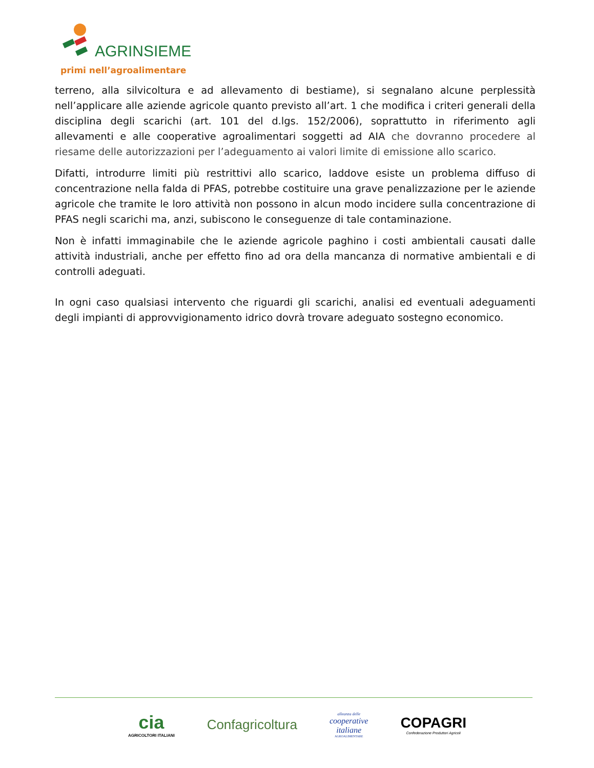AGRINSIEME
primi nell’agroalimentare
terreno, alla silvicoltura e ad allevamento di bestiame), si segnalano alcune perplessità nell’applicare alle aziende agricole quanto previsto all’art. 1 che modifica i criteri generali della disciplina degli scarichi (art. 101 del d.lgs. 152/2006), soprattutto in riferimento agli allevamenti e alle cooperative agroalimentari soggetti ad AIA che dovranno procedere al riesame delle autorizzazioni per l’adeguamento ai valori limite di emissione allo scarico.
Difatti, introdurre limiti più restrittivi allo scarico, laddove esiste un problema diffuso di concentrazione nella falda di PFAS, potrebbe costituire una grave penalizzazione per le aziende agricole che tramite le loro attività non possono in alcun modo incidere sulla concentrazione di PFAS negli scarichi ma, anzi, subiscono le conseguenze di tale contaminazione.
Non è infatti immaginabile che le aziende agricole paghino i costi ambientali causati dalle attività industriali, anche per effetto fino ad ora della mancanza di normative ambientali e di controlli adeguati.
In ogni caso qualsiasi intervento che riguardi gli scarichi, analisi ed eventuali adeguamenti degli impianti di approvvigionamento idrico dovrà trovare adeguato sostegno economico.
cia
AGRICOLTORI ITALIANI
Confagricoltura
alleanza delle
cooperative
italiane
AGROALIMENTARE
COPAGRI
Confederazione Produttori Agricoli